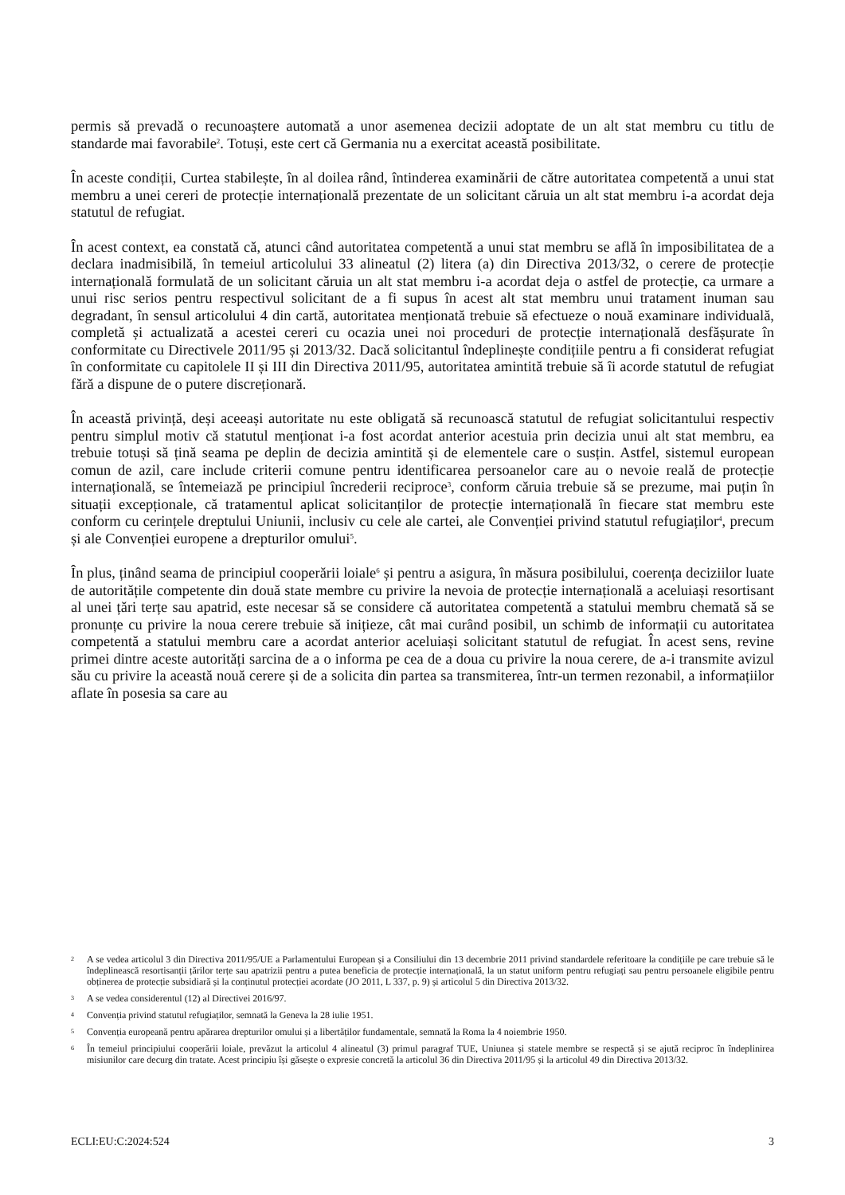permis să prevadă o recunoaștere automată a unor asemenea decizii adoptate de un alt stat membru cu titlu de standarde mai favorabile<sup>2</sup>. Totuși, este cert că Germania nu a exercitat această posibilitate.
În aceste condiții, Curtea stabilește, în al doilea rând, întinderea examinării de către autoritatea competentă a unui stat membru a unei cereri de protecție internațională prezentate de un solicitant căruia un alt stat membru i-a acordat deja statutul de refugiat.
În acest context, ea constată că, atunci când autoritatea competentă a unui stat membru se află în imposibilitatea de a declara inadmisibilă, în temeiul articolului 33 alineatul (2) litera (a) din Directiva 2013/32, o cerere de protecție internațională formulată de un solicitant căruia un alt stat membru i-a acordat deja o astfel de protecție, ca urmare a unui risc serios pentru respectivul solicitant de a fi supus în acest alt stat membru unui tratament inuman sau degradant, în sensul articolului 4 din cartă, autoritatea menționată trebuie să efectueze o nouă examinare individuală, completă și actualizată a acestei cereri cu ocazia unei noi proceduri de protecție internațională desfășurate în conformitate cu Directivele 2011/95 și 2013/32. Dacă solicitantul îndeplinește condițiile pentru a fi considerat refugiat în conformitate cu capitolele II și III din Directiva 2011/95, autoritatea amintită trebuie să îi acorde statutul de refugiat fără a dispune de o putere discreționară.
În această privință, deși aceeași autoritate nu este obligată să recunoască statutul de refugiat solicitantului respectiv pentru simplul motiv că statutul menționat i-a fost acordat anterior acestuia prin decizia unui alt stat membru, ea trebuie totuși să țină seama pe deplin de decizia amintită și de elementele care o susțin. Astfel, sistemul european comun de azil, care include criterii comune pentru identificarea persoanelor care au o nevoie reală de protecție internațională, se întemeiază pe principiul încrederii reciproce<sup>3</sup>, conform căruia trebuie să se prezume, mai puțin în situații excepționale, că tratamentul aplicat solicitanților de protecție internațională în fiecare stat membru este conform cu cerințele dreptului Uniunii, inclusiv cu cele ale cartei, ale Convenției privind statutul refugiaților<sup>4</sup>, precum și ale Convenției europene a drepturilor omului<sup>5</sup>.
În plus, ținând seama de principiul cooperării loiale<sup>6</sup> și pentru a asigura, în măsura posibilului, coerența deciziilor luate de autoritățile competente din două state membre cu privire la nevoia de protecție internațională a aceluiași resortisant al unei țări terțe sau apatrid, este necesar să se considere că autoritatea competentă a statului membru chemată să se pronunțe cu privire la noua cerere trebuie să inițieze, cât mai curând posibil, un schimb de informații cu autoritatea competentă a statului membru care a acordat anterior aceluiași solicitant statutul de refugiat. În acest sens, revine primei dintre aceste autorități sarcina de a o informa pe cea de a doua cu privire la noua cerere, de a-i transmite avizul său cu privire la această nouă cerere și de a solicita din partea sa transmiterea, într-un termen rezonabil, a informațiilor aflate în posesia sa care au
2 A se vedea articolul 3 din Directiva 2011/95/UE a Parlamentului European și a Consiliului din 13 decembrie 2011 privind standardele referitoare la condițiile pe care trebuie să le îndeplinească resortisanții țărilor terțe sau apatrizii pentru a putea beneficia de protecție internațională, la un statut uniform pentru refugiați sau pentru persoanele eligibile pentru obținerea de protecție subsidiară și la conținutul protecției acordate (JO 2011, L 337, p. 9) și articolul 5 din Directiva 2013/32.
3 A se vedea considerentul (12) al Directivei 2016/97.
4 Convenția privind statutul refugiaților, semnată la Geneva la 28 iulie 1951.
5 Convenția europeană pentru apărarea drepturilor omului și a libertăților fundamentale, semnată la Roma la 4 noiembrie 1950.
6 În temeiul principiului cooperării loiale, prevăzut la articolul 4 alineatul (3) primul paragraf TUE, Uniunea și statele membre se respectă și se ajută reciproc în îndeplinirea misiunilor care decurg din tratate. Acest principiu își găsește o expresie concretă la articolul 36 din Directiva 2011/95 și la articolul 49 din Directiva 2013/32.
ECLI:EU:C:2024:524 3